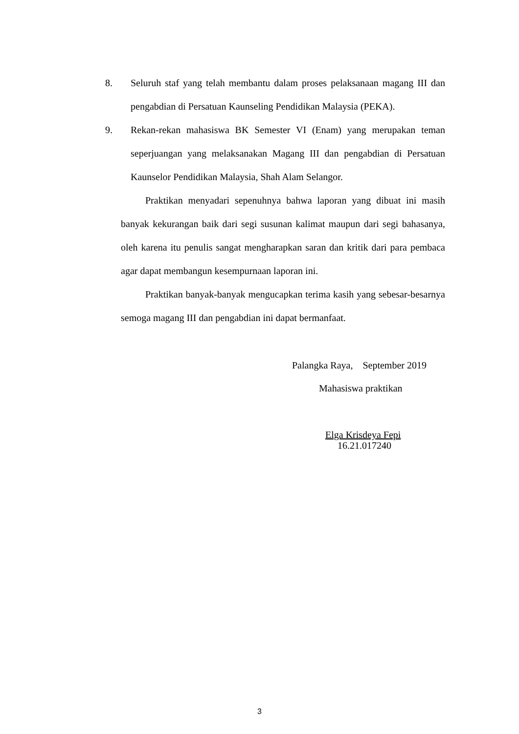8. Seluruh staf yang telah membantu dalam proses pelaksanaan magang III dan pengabdian di Persatuan Kaunseling Pendidikan Malaysia (PEKA).
9. Rekan-rekan mahasiswa BK Semester VI (Enam) yang merupakan teman seperjuangan yang melaksanakan Magang III dan pengabdian di Persatuan Kaunselor Pendidikan Malaysia, Shah Alam Selangor.
Praktikan menyadari sepenuhnya bahwa laporan yang dibuat ini masih banyak kekurangan baik dari segi susunan kalimat maupun dari segi bahasanya, oleh karena itu penulis sangat mengharapkan saran dan kritik dari para pembaca agar dapat membangun kesempurnaan laporan ini.
Praktikan banyak-banyak mengucapkan terima kasih yang sebesar-besarnya semoga magang III dan pengabdian ini dapat bermanfaat.
Palangka Raya, September 2019
Mahasiswa praktikan
Elga Krisdeya Fepi
16.21.017240
3